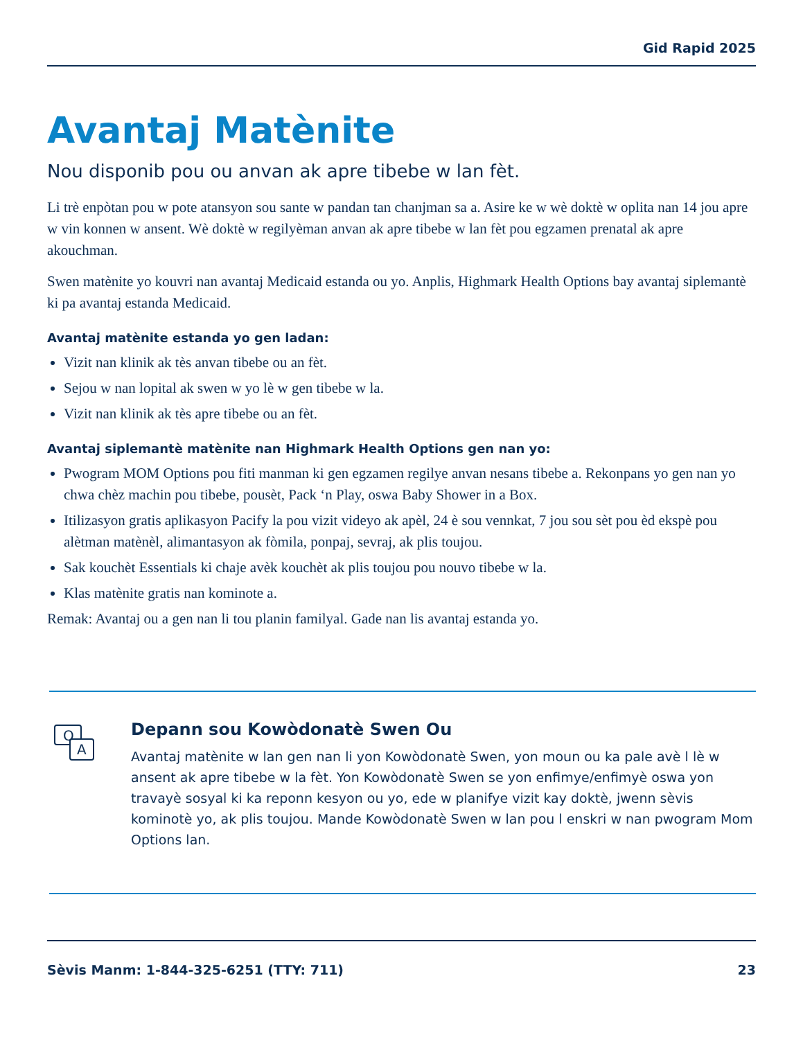Gid Rapid 2025
Avantaj Matènite
Nou disponib pou ou anvan ak apre tibebe w lan fèt.
Li trè enpòtan pou w pote atansyon sou sante w pandan tan chanjman sa a. Asire ke w wè doktè w oplita nan 14 jou apre w vin konnen w ansent. Wè doktè w regilyèman anvan ak apre tibebe w lan fèt pou egzamen prenatal ak apre akouchman.
Swen matènite yo kouvri nan avantaj Medicaid estanda ou yo. Anplis, Highmark Health Options bay avantaj siplemantè ki pa avantaj estanda Medicaid.
Avantaj matènite estanda yo gen ladan:
Vizit nan klinik ak tès anvan tibebe ou an fèt.
Sejou w nan lopital ak swen w yo lè w gen tibebe w la.
Vizit nan klinik ak tès apre tibebe ou an fèt.
Avantaj siplemantè matènite nan Highmark Health Options gen nan yo:
Pwogram MOM Options pou fiti manman ki gen egzamen regilye anvan nesans tibebe a. Rekonpans yo gen nan yo chwa chèz machin pou tibebe, pousèt, Pack ‘n Play, oswa Baby Shower in a Box.
Itilizasyon gratis aplikasyon Pacify la pou vizit videyo ak apèl, 24 è sou vennkat, 7 jou sou sèt pou èd ekspè pou alètman matènèl, alimantasyon ak fòmila, ponpaj, sevraj, ak plis toujou.
Sak kouchèt Essentials ki chaje avèk kouchèt ak plis toujou pou nouvo tibebe w la.
Klas matènite gratis nan kominote a.
Remak: Avantaj ou a gen nan li tou planin familyal. Gade nan lis avantaj estanda yo.
Q
A
Depann sou Kowòdonatè Swen Ou
Avantaj matènite w lan gen nan li yon Kowòdonatè Swen, yon moun ou ka pale avè l lè w ansent ak apre tibebe w la fèt. Yon Kowòdonatè Swen se yon enfimye/enfimyè oswa yon travayè sosyal ki ka reponn kesyon ou yo, ede w planifye vizit kay doktè, jwenn sèvis kominotè yo, ak plis toujou. Mande Kowòdonatè Swen w lan pou l enskri w nan pwogram Mom Options lan.
Sèvis Manm: 1-844-325-6251 (TTY: 711) 23